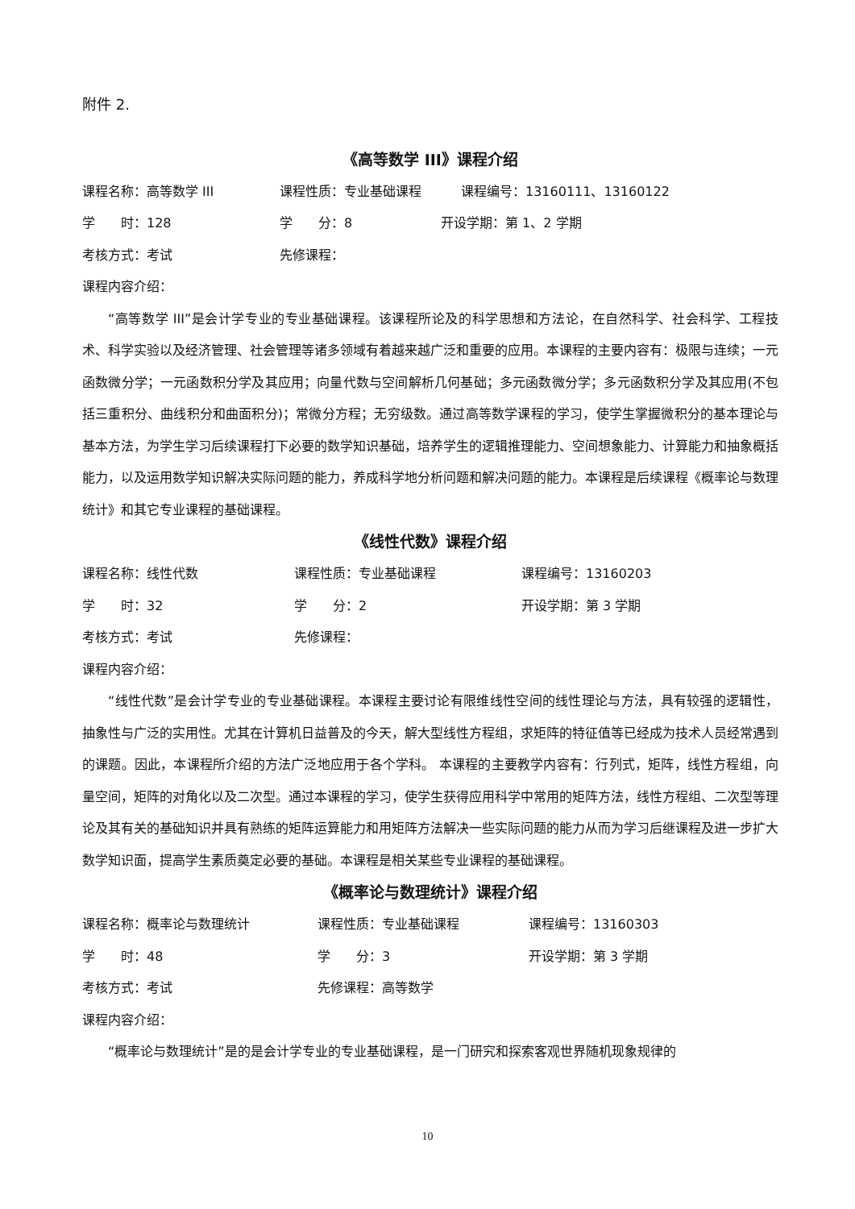附件 2.
《高等数学 III》课程介绍
课程名称：高等数学 III 课程性质：专业基础课程 课程编号：13160111、13160122
学　　时：128 学　　分：8 开设学期：第 1、2 学期
考核方式：考试 先修课程：
课程内容介绍：
“高等数学 III”是会计学专业的专业基础课程。该课程所论及的科学思想和方法论，在自然科学、社会科学、工程技术、科学实验以及经济管理、社会管理等诸多领域有着越来越广泛和重要的应用。本课程的主要内容有：极限与连续；一元函数微分学；一元函数积分学及其应用；向量代数与空间解析几何基础；多元函数微分学；多元函数积分学及其应用(不包括三重积分、曲线积分和曲面积分)；常微分方程；无穷级数。通过高等数学课程的学习，使学生掌握微积分的基本理论与基本方法，为学生学习后续课程打下必要的数学知识基础，培养学生的逻辑推理能力、空间想象能力、计算能力和抽象概括能力，以及运用数学知识解决实际问题的能力，养成科学地分析问题和解决问题的能力。本课程是后续课程《概率论与数理统计》和其它专业课程的基础课程。
《线性代数》课程介绍
课程名称：线性代数 课程性质：专业基础课程 课程编号：13160203
学　　时：32 学　　分：2 开设学期：第 3 学期
考核方式：考试 先修课程：
课程内容介绍：
“线性代数”是会计学专业的专业基础课程。本课程主要讨论有限维线性空间的线性理论与方法，具有较强的逻辑性，抽象性与广泛的实用性。尤其在计算机日益普及的今天，解大型线性方程组，求矩阵的特征值等已经成为技术人员经常遇到的课题。因此，本课程所介绍的方法广泛地应用于各个学科。 本课程的主要教学内容有：行列式，矩阵，线性方程组，向量空间，矩阵的对角化以及二次型。通过本课程的学习，使学生获得应用科学中常用的矩阵方法，线性方程组、二次型等理论及其有关的基础知识并具有熟练的矩阵运算能力和用矩阵方法解决一些实际问题的能力从而为学习后继课程及进一步扩大数学知识面，提高学生素质奠定必要的基础。本课程是相关某些专业课程的基础课程。
《概率论与数理统计》课程介绍
课程名称：概率论与数理统计 课程性质：专业基础课程 课程编号：13160303
学　　时：48 学　　分：3 开设学期：第 3 学期
考核方式：考试 先修课程：高等数学
课程内容介绍：
“概率论与数理统计”是的是会计学专业的专业基础课程，是一门研究和探索客观世界随机现象规律的
10